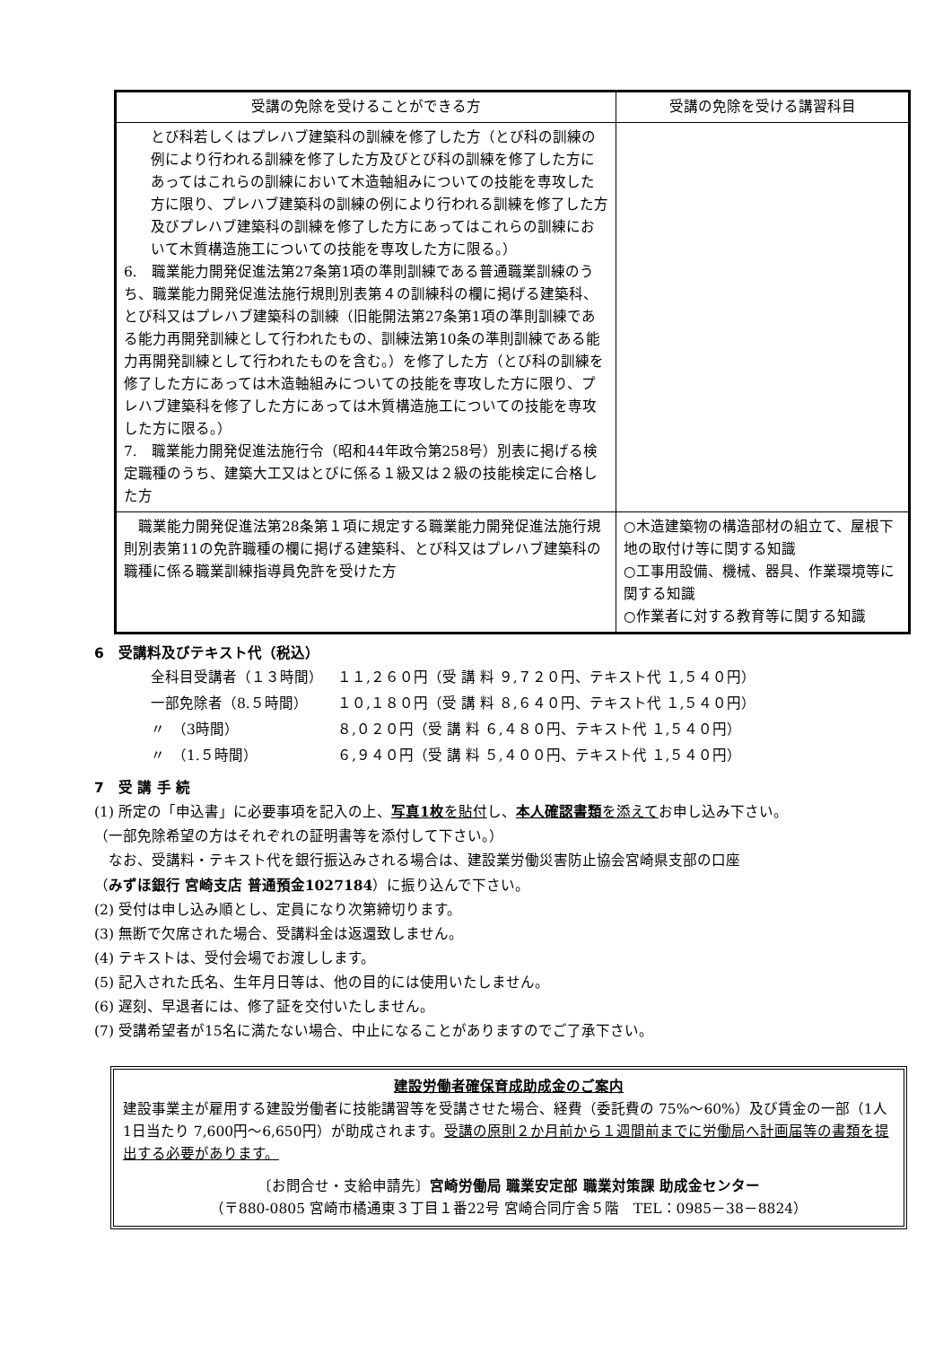| 受講の免除を受けることができる方 | 受講の免除を受ける講習科目 |
| --- | --- |
| とび科若しくはプレハブ建築科の訓練を修了した方（とび科の訓練の例により行われる訓練を修了した方及びとび科の訓練を修了した方にあってはこれらの訓練において木造軸組みについての技能を専攻した方に限り、プレハブ建築科の訓練の例により行われる訓練を修了した方及びプレハブ建築科の訓練を修了した方にあってはこれらの訓練において木質構造施工についての技能を専攻した方に限る。） 6. 職業能力開発促進法第27条第1項の準則訓練である普通職業訓練のうち、職業能力開発促進法施行規則別表第４の訓練科の欄に掲げる建築科、とび科又はプレハブ建築科の訓練（旧能開法第27条第1項の準則訓練である能力再開発訓練として行われたもの、訓練法第10条の準則訓練である能力再開発訓練として行われたものを含む。）を修了した方（とび科の訓練を修了した方にあっては木造軸組みについての技能を専攻した方に限り、プレハブ建築科を修了した方にあっては木質構造施工についての技能を専攻した方に限る。） 7. 職業能力開発促進法施行令（昭和44年政令第258号）別表に掲げる検定職種のうち、建築大工又はとびに係る１級又は２級の技能検定に合格した方 | |
| 職業能力開発促進法第28条第１項に規定する職業能力開発促進法施行規則別表第11の免許職種の欄に掲げる建築科、とび科又はプレハブ建築科の職種に係る職業訓練指導員免許を受けた方 | ○木造建築物の構造部材の組立て、屋根下地の取付け等に関する知識 ○工事用設備、機械、器具、作業環境等に関する知識 ○作業者に対する教育等に関する知識 |
6　受講料及びテキスト代（税込）
| 全科目受講者（１３時間） | １１,２６０円（受 講 料 ９,７２０円、テキスト代 １,５４０円） |
| 一部免除者（8.５時間） | １０,１８０円（受 講 料 ８,６４０円、テキスト代 １,５４０円） |
| 〃 （3時間） | ８,０２０円（受 講 料 ６,４８０円、テキスト代 １,５４０円） |
| 〃 （1.５時間） | ６,９４０円（受 講 料 ５,４００円、テキスト代 １,５４０円） |
7　受 講 手 続
(1) 所定の「申込書」に必要事項を記入の上、写真1枚を貼付し、本人確認書類を添えてお申し込み下さい。
（一部免除希望の方はそれぞれの証明書等を添付して下さい。）
　なお、受講料・テキスト代を銀行振込みされる場合は、建設業労働災害防止協会宮崎県支部の口座
（みずほ銀行 宮崎支店 普通預金1027184）に振り込んで下さい。
(2) 受付は申し込み順とし、定員になり次第締切ります。
(3) 無断で欠席された場合、受講料金は返還致しません。
(4) テキストは、受付会場でお渡しします。
(5) 記入された氏名、生年月日等は、他の目的には使用いたしません。
(6) 遅刻、早退者には、修了証を交付いたしません。
(7) 受講希望者が15名に満たない場合、中止になることがありますのでご了承下さい。
建設労働者確保育成助成金のご案内
建設事業主が雇用する建設労働者に技能講習等を受講させた場合、経費（委託費の 75%～60%）及び賃金の一部（1人1日当たり 7,600円～6,650円）が助成されます。受講の原則２か月前から１週間前までに労働局へ計画届等の書類を提出する必要があります。
〔お問合せ・支給申請先〕宮崎労働局 職業安定部 職業対策課 助成金センター
（〒880-0805 宮崎市橘通東３丁目１番22号 宮崎合同庁舎５階　TEL：0985－38－8824）